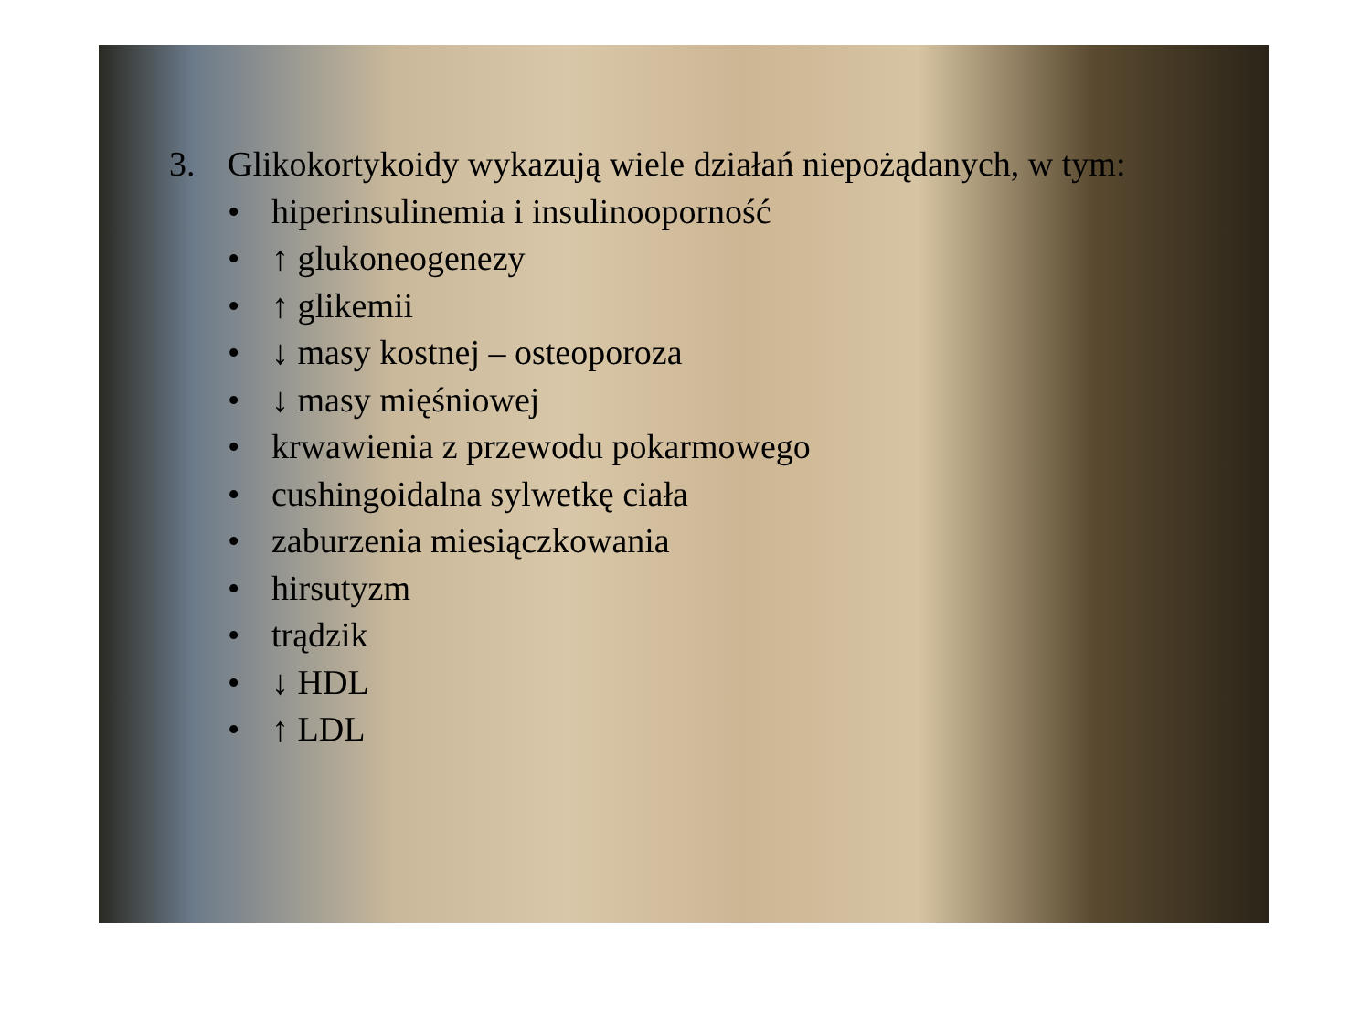3. Glikokortykoidy wykazują wiele działań niepożądanych, w tym:
• hiperinsulinemia i insulinooporność
• ↑ glukoneogenezy
• ↑ glikemii
• ↓ masy kostnej – osteoporoza
• ↓ masy mięśniowej
• krwawienia z przewodu pokarmowego
• cushingoidalna sylwetkę ciała
• zaburzenia miesiączkowania
• hirsutyzm
• trądzik
• ↓ HDL
• ↑ LDL